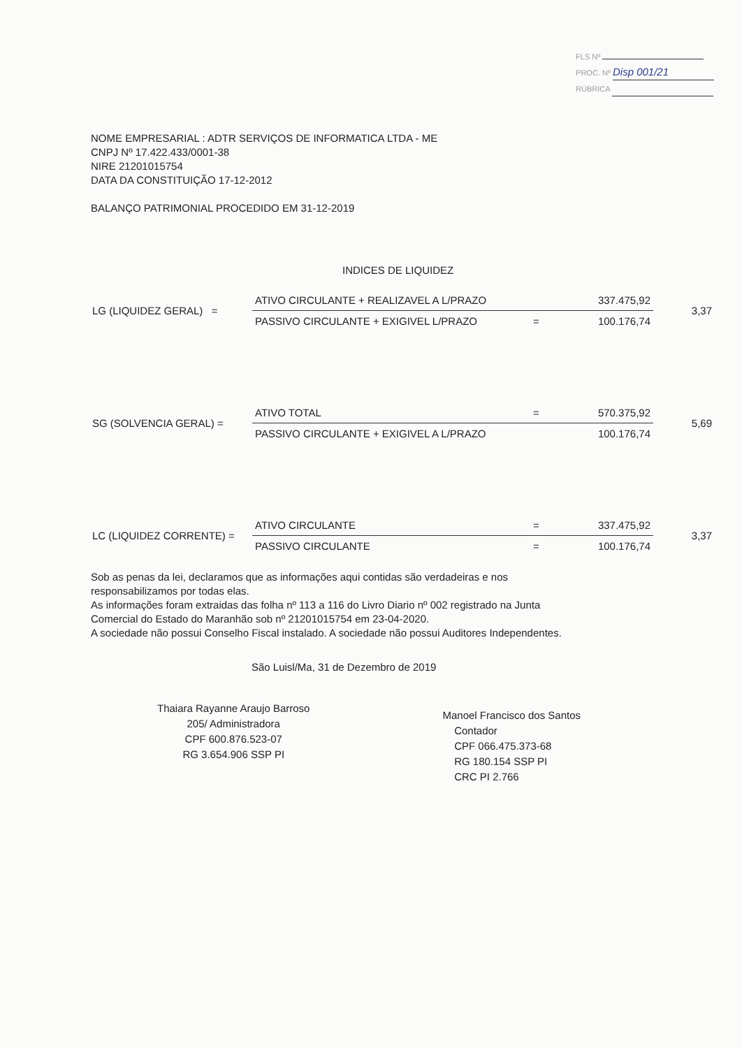FLS Nº
PROC. Nº Disp 001/21
RÚBRICA
NOME EMPRESARIAL : ADTR SERVIÇOS DE INFORMATICA LTDA - ME
CNPJ Nº 17.422.433/0001-38
NIRE 21201015754
DATA DA CONSTITUIÇÃO 17-12-2012
BALANÇO PATRIMONIAL PROCEDIDO EM 31-12-2019
INDICES DE LIQUIDEZ
| LG (LIQUIDEZ GERAL) = | ATIVO CIRCULANTE + REALIZAVEL A L/PRAZO | | 337.475,92 | 3,37 |
| | PASSIVO CIRCULANTE + EXIGIVEL L/PRAZO | = | 100.176,74 | |
| SG (SOLVENCIA GERAL) = | ATIVO TOTAL | = | 570.375,92 | 5,69 |
| | PASSIVO CIRCULANTE + EXIGIVEL A L/PRAZO | | 100.176,74 | |
| LC (LIQUIDEZ CORRENTE) = | ATIVO CIRCULANTE | = | 337.475,92 | 3,37 |
| | PASSIVO CIRCULANTE | = | 100.176,74 | |
Sob as penas da lei, declaramos que as informações aqui contidas são verdadeiras e nos responsabilizamos por todas elas.
As informações foram extraidas das folha nº 113 a 116 do Livro Diario nº 002 registrado na Junta Comercial do Estado do Maranhão sob nº 21201015754 em 23-04-2020.
A sociedade não possui Conselho Fiscal instalado. A sociedade não possui Auditores Independentes.
São Luisl/Ma, 31 de Dezembro de 2019
Thaiara Rayanne Araujo Barroso
205/ Administradora
CPF 600.876.523-07
RG 3.654.906 SSP PI
Manoel Francisco dos Santos
Contador
CPF 066.475.373-68
RG 180.154 SSP PI
CRC PI 2.766